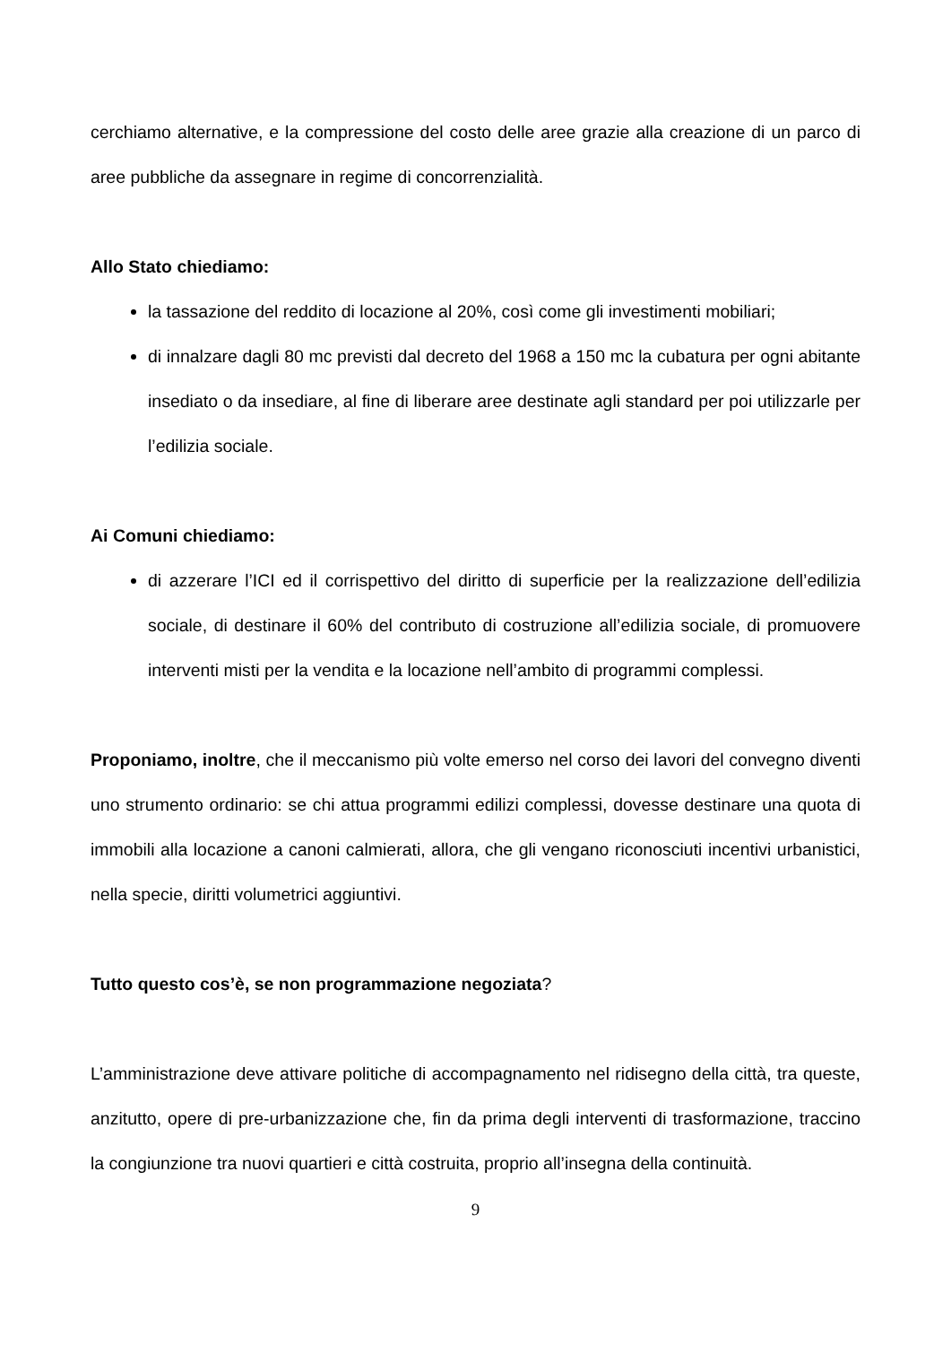cerchiamo alternative, e la compressione del costo delle aree grazie alla creazione di un parco di aree pubbliche da assegnare in regime di concorrenzialità.
Allo Stato chiediamo:
la tassazione del reddito di locazione al 20%, così come gli investimenti mobiliari;
di innalzare dagli 80 mc previsti dal decreto del 1968 a 150 mc la cubatura per ogni abitante insediato o da insediare, al fine di liberare aree destinate agli standard per poi utilizzarle per l’edilizia sociale.
Ai Comuni chiediamo:
di azzerare l’ICI ed il corrispettivo del diritto di superficie per la realizzazione dell’edilizia sociale, di destinare il 60% del contributo di costruzione all’edilizia sociale, di promuovere interventi misti per la vendita e la locazione nell’ambito di programmi complessi.
Proponiamo, inoltre, che il meccanismo più volte emerso nel corso dei lavori del convegno diventi uno strumento ordinario: se chi attua programmi edilizi complessi, dovesse destinare una quota di immobili alla locazione a canoni calmierati, allora, che gli vengano riconosciuti incentivi urbanistici, nella specie, diritti volumetrici aggiuntivi.
Tutto questo cos’è, se non programmazione negoziata?
L’amministrazione deve attivare politiche di accompagnamento nel ridisegno della città, tra queste, anzitutto, opere di pre-urbanizzazione che, fin da prima degli interventi di trasformazione, traccino la congiunzione tra nuovi quartieri e città costruita, proprio all’insegna della continuità.
9